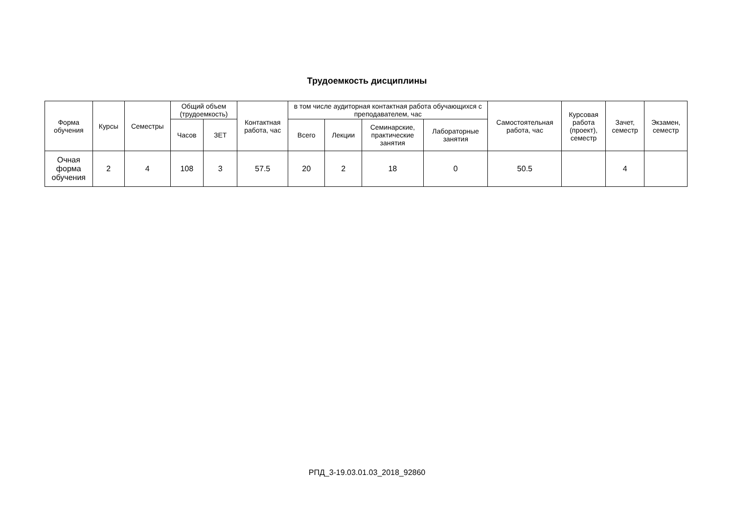Трудоемкость дисциплины
| Форма обучения | Курсы | Семестры | Общий объем (трудоемкость) | | Контактная работа, час | в том числе аудиторная контактная работа обучающихся с преподавателем, час | | | | Самостоятельная работа, час | Курсовая работа (проект), семестр | Зачет, семестр | Экзамен, семестр |
| --- | --- | --- | --- | --- | --- | --- | --- | --- | --- | --- | --- | --- | --- |
| | | | Часов | ЗЕТ | | Всего | Лекции | Семинарские, практические занятия | Лабораторные занятия | | | | |
| Очная форма обучения | 2 | 4 | 108 | 3 | 57.5 | 20 | 2 | 18 | 0 | 50.5 | | 4 | |
РПД_3-19.03.01.03_2018_92860